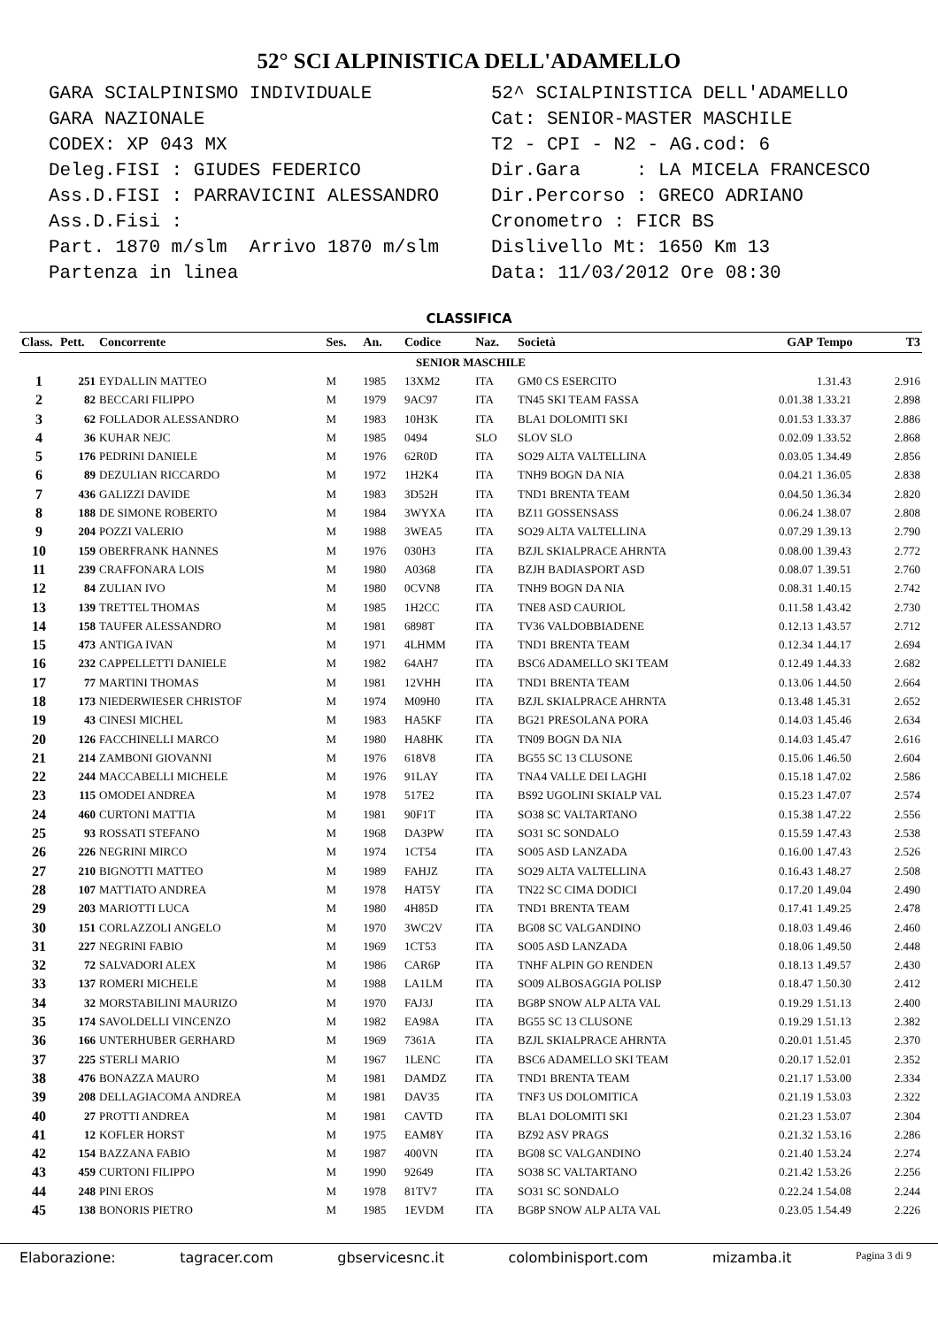52° SCI ALPINISTICA DELL'ADAMELLO
GARA SCIALPINISMO INDIVIDUALE GARA NAZIONALE CODEX: XP 043 MX Deleg.FISI : GIUDES FEDERICO Ass.D.FISI : PARRAVICINI ALESSANDRO Ass.D.Fisi : Part. 1870 m/slm Arrivo 1870 m/slm Partenza in linea
52^ SCIALPINISTICA DELL'ADAMELLO Cat: SENIOR-MASTER MASCHILE T2 - CPI - N2 - AG.cod: 6 Dir.Gara : LA MICELA FRANCESCO Dir.Percorso : GRECO ADRIANO Cronometro : FICR BS Dislivello Mt: 1650 Km 13 Data: 11/03/2012 Ore 08:30
CLASSIFICA
| Class. | Pett. | Concorrente | Ses. | An. | Codice | Naz. | Società | GAP | Tempo | T3 |
| --- | --- | --- | --- | --- | --- | --- | --- | --- | --- | --- |
| SENIOR MASCHILE | | | | | | | | | | |
| 1 | 251 | EYDALLIN MATTEO | M | 1985 | 13XM2 | ITA | GM0 CS ESERCITO | | 1.31.43 | 2.916 |
| 2 | 82 | BECCARI FILIPPO | M | 1979 | 9AC97 | ITA | TN45 SKI TEAM FASSA | 0.01.38 | 1.33.21 | 2.898 |
| 3 | 62 | FOLLADOR ALESSANDRO | M | 1983 | 10H3K | ITA | BLA1 DOLOMITI SKI | 0.01.53 | 1.33.37 | 2.886 |
| 4 | 36 | KUHAR NEJC | M | 1985 | 0494 | SLO | SLOV SLO | 0.02.09 | 1.33.52 | 2.868 |
| 5 | 176 | PEDRINI DANIELE | M | 1976 | 62R0D | ITA | SO29 ALTA VALTELLINA | 0.03.05 | 1.34.49 | 2.856 |
| 6 | 89 | DEZULIAN RICCARDO | M | 1972 | 1H2K4 | ITA | TNH9 BOGN DA NIA | 0.04.21 | 1.36.05 | 2.838 |
| 7 | 436 | GALIZZI DAVIDE | M | 1983 | 3D52H | ITA | TND1 BRENTA TEAM | 0.04.50 | 1.36.34 | 2.820 |
| 8 | 188 | DE SIMONE ROBERTO | M | 1984 | 3WYXA | ITA | BZ11 GOSSENSASS | 0.06.24 | 1.38.07 | 2.808 |
| 9 | 204 | POZZI VALERIO | M | 1988 | 3WEA5 | ITA | SO29 ALTA VALTELLINA | 0.07.29 | 1.39.13 | 2.790 |
| 10 | 159 | OBERFRANK HANNES | M | 1976 | 030H3 | ITA | BZJL SKIALPRACE AHRNTA | 0.08.00 | 1.39.43 | 2.772 |
| 11 | 239 | CRAFFONARA LOIS | M | 1980 | A0368 | ITA | BZJH BADIASPORT ASD | 0.08.07 | 1.39.51 | 2.760 |
| 12 | 84 | ZULIAN IVO | M | 1980 | 0CVN8 | ITA | TNH9 BOGN DA NIA | 0.08.31 | 1.40.15 | 2.742 |
| 13 | 139 | TRETTEL THOMAS | M | 1985 | 1H2CC | ITA | TNE8 ASD CAURIOL | 0.11.58 | 1.43.42 | 2.730 |
| 14 | 158 | TAUFER ALESSANDRO | M | 1981 | 6898T | ITA | TV36 VALDOBBIADENE | 0.12.13 | 1.43.57 | 2.712 |
| 15 | 473 | ANTIGA IVAN | M | 1971 | 4LHMM | ITA | TND1 BRENTA TEAM | 0.12.34 | 1.44.17 | 2.694 |
| 16 | 232 | CAPPELLETTI DANIELE | M | 1982 | 64AH7 | ITA | BSC6 ADAMELLO SKI TEAM | 0.12.49 | 1.44.33 | 2.682 |
| 17 | 77 | MARTINI THOMAS | M | 1981 | 12VHH | ITA | TND1 BRENTA TEAM | 0.13.06 | 1.44.50 | 2.664 |
| 18 | 173 | NIEDERWIESER CHRISTOF | M | 1974 | M09H0 | ITA | BZJL SKIALPRACE AHRNTA | 0.13.48 | 1.45.31 | 2.652 |
| 19 | 43 | CINESI MICHEL | M | 1983 | HA5KF | ITA | BG21 PRESOLANA PORA | 0.14.03 | 1.45.46 | 2.634 |
| 20 | 126 | FACCHINELLI MARCO | M | 1980 | HA8HK | ITA | TN09 BOGN DA NIA | 0.14.03 | 1.45.47 | 2.616 |
| 21 | 214 | ZAMBONI GIOVANNI | M | 1976 | 618V8 | ITA | BG55 SC 13 CLUSONE | 0.15.06 | 1.46.50 | 2.604 |
| 22 | 244 | MACCABELLI MICHELE | M | 1976 | 91LAY | ITA | TNA4 VALLE DEI LAGHI | 0.15.18 | 1.47.02 | 2.586 |
| 23 | 115 | OMODEI ANDREA | M | 1978 | 517E2 | ITA | BS92 UGOLINI SKIALP VAL | 0.15.23 | 1.47.07 | 2.574 |
| 24 | 460 | CURTONI MATTIA | M | 1981 | 90F1T | ITA | SO38 SC VALTARTANO | 0.15.38 | 1.47.22 | 2.556 |
| 25 | 93 | ROSSATI STEFANO | M | 1968 | DA3PW | ITA | SO31 SC SONDALO | 0.15.59 | 1.47.43 | 2.538 |
| 26 | 226 | NEGRINI MIRCO | M | 1974 | 1CT54 | ITA | SO05 ASD LANZADA | 0.16.00 | 1.47.43 | 2.526 |
| 27 | 210 | BIGNOTTI MATTEO | M | 1989 | FAHJZ | ITA | SO29 ALTA VALTELLINA | 0.16.43 | 1.48.27 | 2.508 |
| 28 | 107 | MATTIATO ANDREA | M | 1978 | HAT5Y | ITA | TN22 SC CIMA DODICI | 0.17.20 | 1.49.04 | 2.490 |
| 29 | 203 | MARIOTTI LUCA | M | 1980 | 4H85D | ITA | TND1 BRENTA TEAM | 0.17.41 | 1.49.25 | 2.478 |
| 30 | 151 | CORLAZZOLI ANGELO | M | 1970 | 3WC2V | ITA | BG08 SC VALGANDINO | 0.18.03 | 1.49.46 | 2.460 |
| 31 | 227 | NEGRINI FABIO | M | 1969 | 1CT53 | ITA | SO05 ASD LANZADA | 0.18.06 | 1.49.50 | 2.448 |
| 32 | 72 | SALVADORI ALEX | M | 1986 | CAR6P | ITA | TNHF ALPIN GO RENDEN | 0.18.13 | 1.49.57 | 2.430 |
| 33 | 137 | ROMERI MICHELE | M | 1988 | LA1LM | ITA | SO09 ALBOSAGGIA POLISP | 0.18.47 | 1.50.30 | 2.412 |
| 34 | 32 | MORSTABILINI MAURIZO | M | 1970 | FAJ3J | ITA | BG8P SNOW ALP ALTA VAL | 0.19.29 | 1.51.13 | 2.400 |
| 35 | 174 | SAVOLDELLI VINCENZO | M | 1982 | EA98A | ITA | BG55 SC 13 CLUSONE | 0.19.29 | 1.51.13 | 2.382 |
| 36 | 166 | UNTERHUBER GERHARD | M | 1969 | 7361A | ITA | BZJL SKIALPRACE AHRNTA | 0.20.01 | 1.51.45 | 2.370 |
| 37 | 225 | STERLI MARIO | M | 1967 | 1LENC | ITA | BSC6 ADAMELLO SKI TEAM | 0.20.17 | 1.52.01 | 2.352 |
| 38 | 476 | BONAZZA MAURO | M | 1981 | DAMDZ | ITA | TND1 BRENTA TEAM | 0.21.17 | 1.53.00 | 2.334 |
| 39 | 208 | DELLAGIACOMA ANDREA | M | 1981 | DAV35 | ITA | TNF3 US DOLOMITICA | 0.21.19 | 1.53.03 | 2.322 |
| 40 | 27 | PROTTI ANDREA | M | 1981 | CAVTD | ITA | BLA1 DOLOMITI SKI | 0.21.23 | 1.53.07 | 2.304 |
| 41 | 12 | KOFLER HORST | M | 1975 | EAM8Y | ITA | BZ92 ASV PRAGS | 0.21.32 | 1.53.16 | 2.286 |
| 42 | 154 | BAZZANA FABIO | M | 1987 | 400VN | ITA | BG08 SC VALGANDINO | 0.21.40 | 1.53.24 | 2.274 |
| 43 | 459 | CURTONI FILIPPO | M | 1990 | 92649 | ITA | SO38 SC VALTARTANO | 0.21.42 | 1.53.26 | 2.256 |
| 44 | 248 | PINI EROS | M | 1978 | 81TV7 | ITA | SO31 SC SONDALO | 0.22.24 | 1.54.08 | 2.244 |
| 45 | 138 | BONORIS PIETRO | M | 1985 | 1EVDM | ITA | BG8P SNOW ALP ALTA VAL | 0.23.05 | 1.54.49 | 2.226 |
Elaborazione: tagracer.com gbservicesnc.it colombinisport.com mizamba.it Pagina 3 di 9